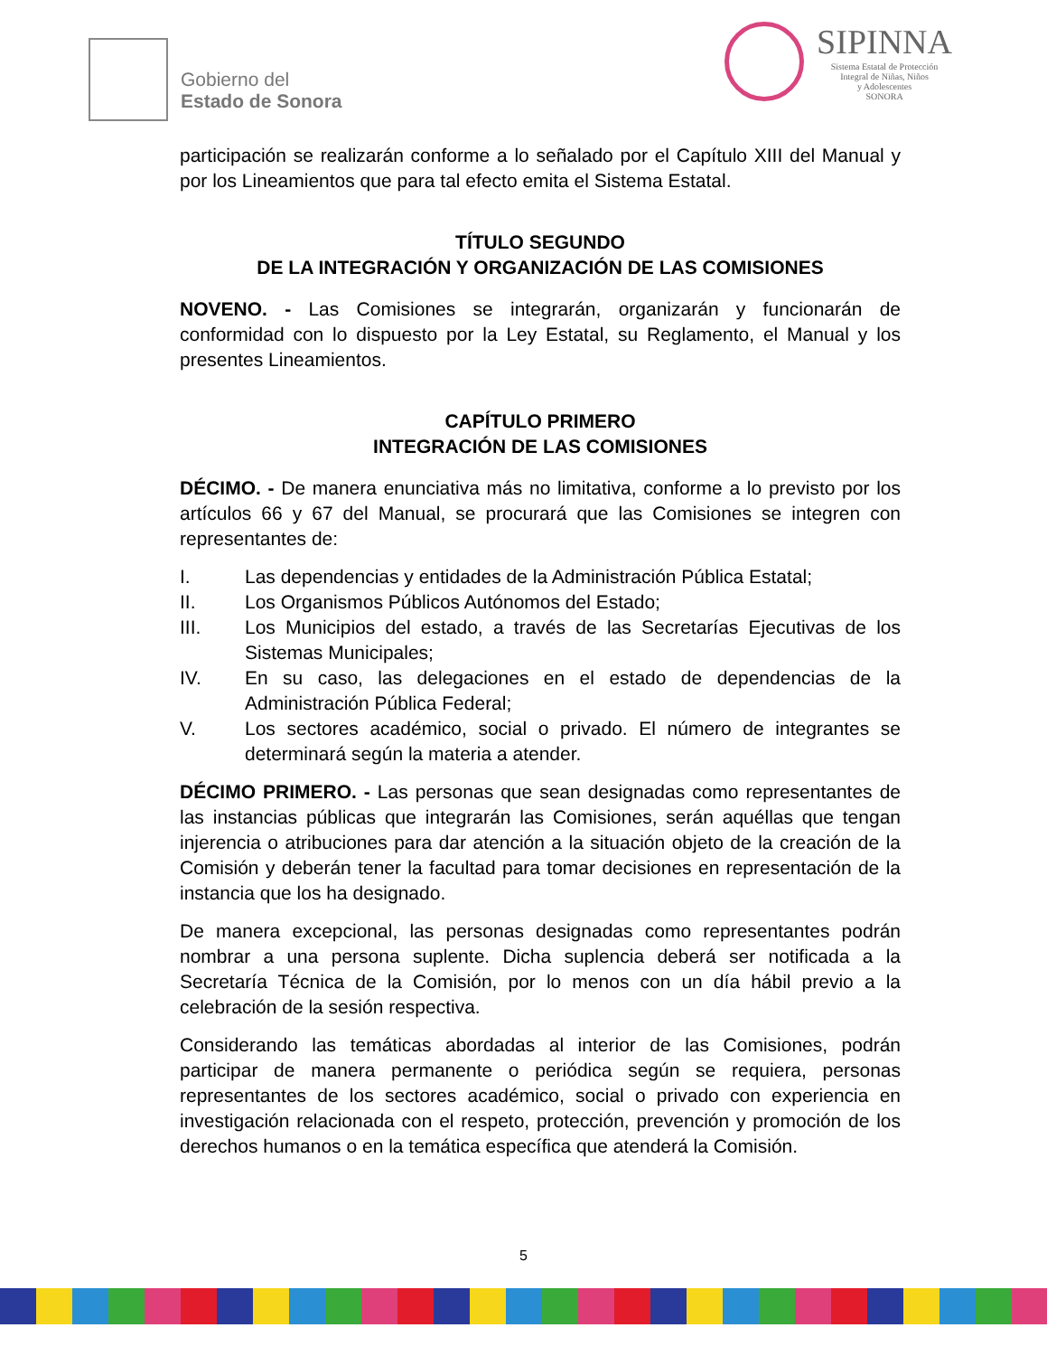Gobierno del
Estado de Sonora
SIPINNA
Sistema Estatal de Protección
Integral de Niñas, Niños
y Adolescentes
SONORA
participación se realizarán conforme a lo señalado por el Capítulo XIII del Manual y por los Lineamientos que para tal efecto emita el Sistema Estatal.
TÍTULO SEGUNDO
DE LA INTEGRACIÓN Y ORGANIZACIÓN DE LAS COMISIONES
NOVENO. - Las Comisiones se integrarán, organizarán y funcionarán de conformidad con lo dispuesto por la Ley Estatal, su Reglamento, el Manual y los presentes Lineamientos.
CAPÍTULO PRIMERO
INTEGRACIÓN DE LAS COMISIONES
DÉCIMO. - De manera enunciativa más no limitativa, conforme a lo previsto por los artículos 66 y 67 del Manual, se procurará que las Comisiones se integren con representantes de:
I. Las dependencias y entidades de la Administración Pública Estatal;
II. Los Organismos Públicos Autónomos del Estado;
III. Los Municipios del estado, a través de las Secretarías Ejecutivas de los Sistemas Municipales;
IV. En su caso, las delegaciones en el estado de dependencias de la Administración Pública Federal;
V. Los sectores académico, social o privado. El número de integrantes se determinará según la materia a atender.
DÉCIMO PRIMERO. - Las personas que sean designadas como representantes de las instancias públicas que integrarán las Comisiones, serán aquéllas que tengan injerencia o atribuciones para dar atención a la situación objeto de la creación de la Comisión y deberán tener la facultad para tomar decisiones en representación de la instancia que los ha designado.
De manera excepcional, las personas designadas como representantes podrán nombrar a una persona suplente. Dicha suplencia deberá ser notificada a la Secretaría Técnica de la Comisión, por lo menos con un día hábil previo a la celebración de la sesión respectiva.
Considerando las temáticas abordadas al interior de las Comisiones, podrán participar de manera permanente o periódica según se requiera, personas representantes de los sectores académico, social o privado con experiencia en investigación relacionada con el respeto, protección, prevención y promoción de los derechos humanos o en la temática específica que atenderá la Comisión.
5